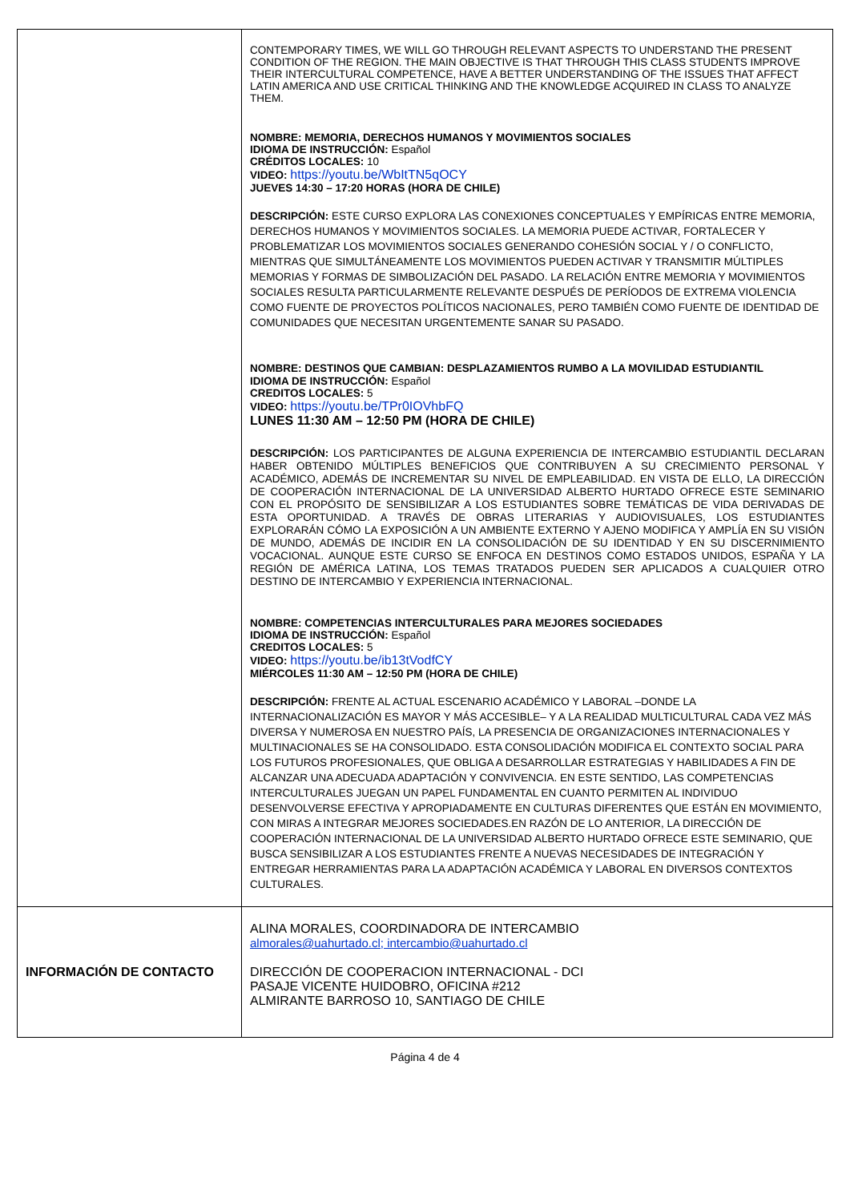| | CONTEMPORARY TIMES, WE WILL GO THROUGH RELEVANT ASPECTS TO UNDERSTAND THE PRESENT CONDITION OF THE REGION. THE MAIN OBJECTIVE IS THAT THROUGH THIS CLASS STUDENTS IMPROVE THEIR INTERCULTURAL COMPETENCE, HAVE A BETTER UNDERSTANDING OF THE ISSUES THAT AFFECT LATIN AMERICA AND USE CRITICAL THINKING AND THE KNOWLEDGE ACQUIRED IN CLASS TO ANALYZE THEM. NOMBRE: MEMORIA, DERECHOS HUMANOS Y MOVIMIENTOS SOCIALES IDIOMA DE INSTRUCCIÓN: Español CRÉDITOS LOCALES: 10 VIDEO: https://youtu.be/WbItTN5qOCY JUEVES 14:30 – 17:20 HORAS (HORA DE CHILE) DESCRIPCIÓN: ESTE CURSO EXPLORA LAS CONEXIONES CONCEPTUALES Y EMPÍRICAS ENTRE MEMORIA, DERECHOS HUMANOS Y MOVIMIENTOS SOCIALES. LA MEMORIA PUEDE ACTIVAR, FORTALECER Y PROBLEMATIZAR LOS MOVIMIENTOS SOCIALES GENERANDO COHESIÓN SOCIAL Y / O CONFLICTO, MIENTRAS QUE SIMULTÁNEAMENTE LOS MOVIMIENTOS PUEDEN ACTIVAR Y TRANSMITIR MÚLTIPLES MEMORIAS Y FORMAS DE SIMBOLIZACIÓN DEL PASADO. LA RELACIÓN ENTRE MEMORIA Y MOVIMIENTOS SOCIALES RESULTA PARTICULARMENTE RELEVANTE DESPUÉS DE PERÍODOS DE EXTREMA VIOLENCIA COMO FUENTE DE PROYECTOS POLÍTICOS NACIONALES, PERO TAMBIÉN COMO FUENTE DE IDENTIDAD DE COMUNIDADES QUE NECESITAN URGENTEMENTE SANAR SU PASADO. NOMBRE: DESTINOS QUE CAMBIAN: DESPLAZAMIENTOS RUMBO A LA MOVILIDAD ESTUDIANTIL IDIOMA DE INSTRUCCIÓN: Español CREDITOS LOCALES: 5 VIDEO: https://youtu.be/TPr0IOVhbFQ LUNES 11:30 AM – 12:50 PM (HORA DE CHILE) DESCRIPCIÓN: LOS PARTICIPANTES DE ALGUNA EXPERIENCIA DE INTERCAMBIO ESTUDIANTIL DECLARAN HABER OBTENIDO MÚLTIPLES BENEFICIOS QUE CONTRIBUYEN A SU CRECIMIENTO PERSONAL Y ACADÉMICO, ADEMÁS DE INCREMENTAR SU NIVEL DE EMPLEABILIDAD. EN VISTA DE ELLO, LA DIRECCIÓN DE COOPERACIÓN INTERNACIONAL DE LA UNIVERSIDAD ALBERTO HURTADO OFRECE ESTE SEMINARIO CON EL PROPÓSITO DE SENSIBILIZAR A LOS ESTUDIANTES SOBRE TEMÁTICAS DE VIDA DERIVADAS DE ESTA OPORTUNIDAD. A TRAVÉS DE OBRAS LITERARIAS Y AUDIOVISUALES, LOS ESTUDIANTES EXPLORARÁN CÓMO LA EXPOSICIÓN A UN AMBIENTE EXTERNO Y AJENO MODIFICA Y AMPLÍA EN SU VISIÓN DE MUNDO, ADEMÁS DE INCIDIR EN LA CONSOLIDACIÓN DE SU IDENTIDAD Y EN SU DISCERNIMIENTO VOCACIONAL. AUNQUE ESTE CURSO SE ENFOCA EN DESTINOS COMO ESTADOS UNIDOS, ESPAÑA Y LA REGIÓN DE AMÉRICA LATINA, LOS TEMAS TRATADOS PUEDEN SER APLICADOS A CUALQUIER OTRO DESTINO DE INTERCAMBIO Y EXPERIENCIA INTERNACIONAL. NOMBRE: COMPETENCIAS INTERCULTURALES PARA MEJORES SOCIEDADES IDIOMA DE INSTRUCCIÓN: Español CREDITOS LOCALES: 5 VIDEO: https://youtu.be/ib13tVodfCY MIÉRCOLES 11:30 AM – 12:50 PM (HORA DE CHILE) DESCRIPCIÓN: FRENTE AL ACTUAL ESCENARIO ACADÉMICO Y LABORAL –DONDE LA INTERNACIONALIZACIÓN ES MAYOR Y MÁS ACCESIBLE– Y A LA REALIDAD MULTICULTURAL CADA VEZ MÁS DIVERSA Y NUMEROSA EN NUESTRO PAÍS, LA PRESENCIA DE ORGANIZACIONES INTERNACIONALES Y MULTINACIONALES SE HA CONSOLIDADO. ESTA CONSOLIDACIÓN MODIFICA EL CONTEXTO SOCIAL PARA LOS FUTUROS PROFESIONALES, QUE OBLIGA A DESARROLLAR ESTRATEGIAS Y HABILIDADES A FIN DE ALCANZAR UNA ADECUADA ADAPTACIÓN Y CONVIVENCIA. EN ESTE SENTIDO, LAS COMPETENCIAS INTERCULTURALES JUEGAN UN PAPEL FUNDAMENTAL EN CUANTO PERMITEN AL INDIVIDUO DESENVOLVERSE EFECTIVA Y APROPIADAMENTE EN CULTURAS DIFERENTES QUE ESTÁN EN MOVIMIENTO, CON MIRAS A INTEGRAR MEJORES SOCIEDADES.EN RAZÓN DE LO ANTERIOR, LA DIRECCIÓN DE COOPERACIÓN INTERNACIONAL DE LA UNIVERSIDAD ALBERTO HURTADO OFRECE ESTE SEMINARIO, QUE BUSCA SENSIBILIZAR A LOS ESTUDIANTES FRENTE A NUEVAS NECESIDADES DE INTEGRACIÓN Y ENTREGAR HERRAMIENTAS PARA LA ADAPTACIÓN ACADÉMICA Y LABORAL EN DIVERSOS CONTEXTOS CULTURALES. |
| INFORMACIÓN DE CONTACTO | ALINA MORALES, COORDINADORA DE INTERCAMBIO almorales@uahurtado.cl; intercambio@uahurtado.cl DIRECCIÓN DE COOPERACION INTERNACIONAL - DCI PASAJE VICENTE HUIDOBRO, OFICINA #212 ALMIRANTE BARROSO 10, SANTIAGO DE CHILE |
Página 4 de 4